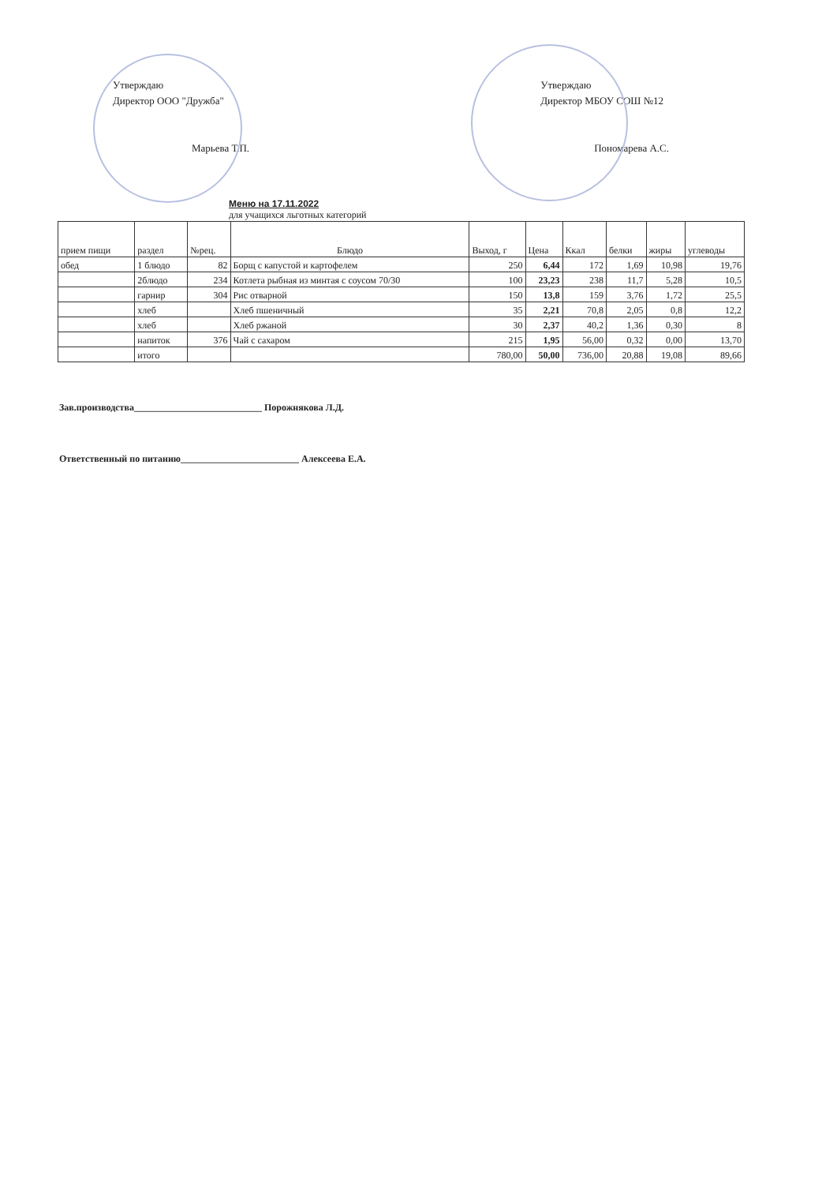Утверждаю
Директор ООО "Дружба"
Марьева Т.П.
Утверждаю
Директор МБОУ СОШ №12
Пономарева А.С.
Меню на 17.11.2022
для учащихся льготных категорий
| прием пищи | раздел | №рец. | Блюдо | Выход, г | Цена | Ккал | белки | жиры | углеводы |
| --- | --- | --- | --- | --- | --- | --- | --- | --- | --- |
| обед | 1 блюдо | 82 | Борщ с капустой и картофелем | 250 | 6,44 | 172 | 1,69 | 10,98 | 19,76 |
| | 2блюдо | 234 | Котлета рыбная из минтая с соусом 70/30 | 100 | 23,23 | 238 | 11,7 | 5,28 | 10,5 |
| | гарнир | 304 | Рис отварной | 150 | 13,8 | 159 | 3,76 | 1,72 | 25,5 |
| | хлеб | | Хлеб пшеничный | 35 | 2,21 | 70,8 | 2,05 | 0,8 | 12,2 |
| | хлеб | | Хлеб ржаной | 30 | 2,37 | 40,2 | 1,36 | 0,30 | 8 |
| | напиток | 376 | Чай с сахаром | 215 | 1,95 | 56,00 | 0,32 | 0,00 | 13,70 |
| | итого | | | 780,00 | 50,00 | 736,00 | 20,88 | 19,08 | 89,66 |
Зав.производства___________________________ Порожнякова Л.Д.
Ответственный по питанию_________________________ Алексеева Е.А.